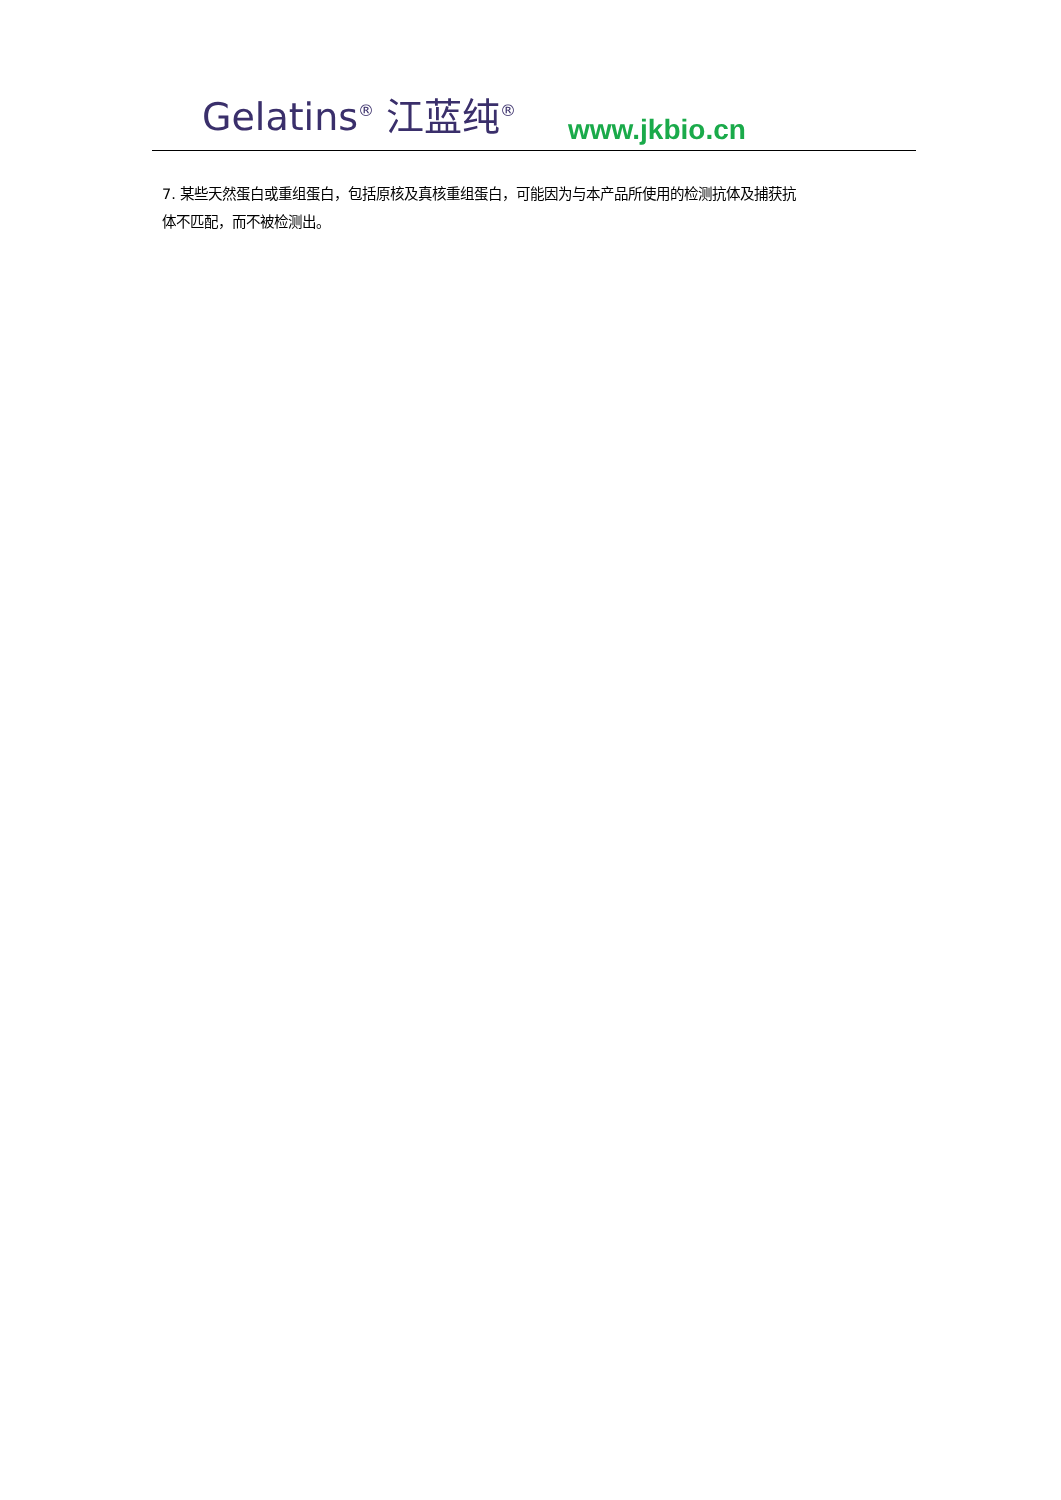Gelatins<sup>®</sup> 江蓝纯<sup>®</sup> www.jkbio.cn
7. 某些天然蛋白或重组蛋白，包括原核及真核重组蛋白，可能因为与本产品所使用的检测抗体及捕获抗体不匹配，而不被检测出。